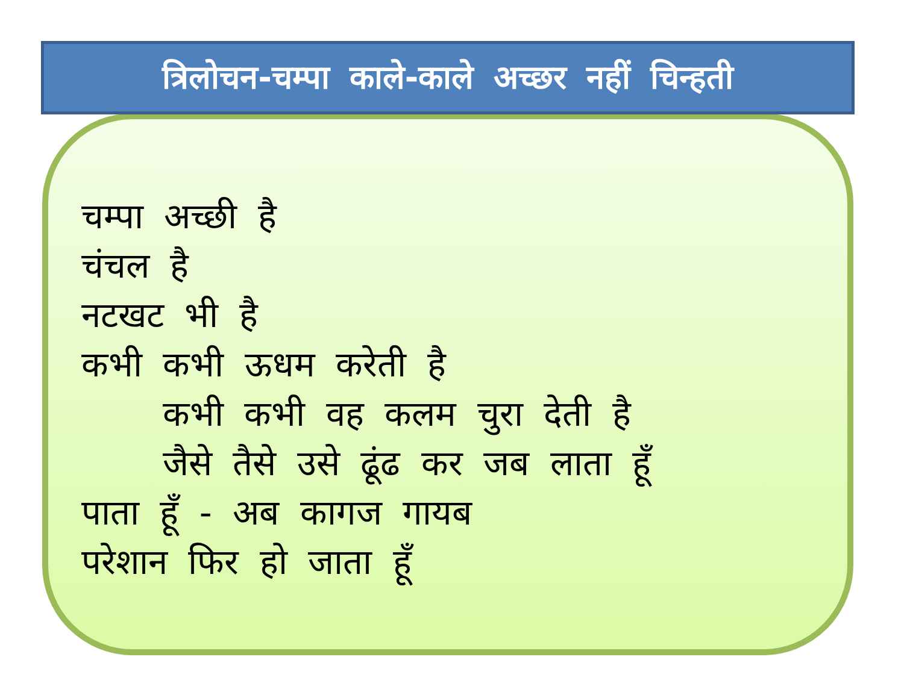त्रिलोचन-चम्पा काले-काले अच्छर नहीं चिन्हती
चम्पा अच्छी है
चंचल है
नटखट भी है
कभी कभी ऊधम करेती है
कभी कभी वह कलम चुरा देती है
जैसे तैसे उसे ढूंढ कर जब लाता हूँ
पाता हूँ - अब कागज गायब
परेशान फिर हो जाता हूँ